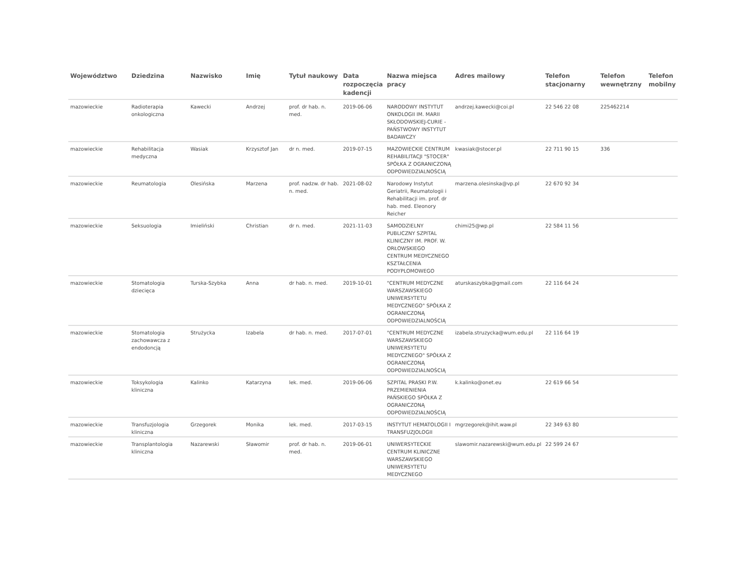| Województwo | Dziedzina | Nazwisko | Imię | Tytuł naukowy | Data rozpoczęcia kadencji | Nazwa miejsca pracy | Adres mailowy | Telefon stacjonarny | Telefon wewnętrzny | Telefon mobilny |
| --- | --- | --- | --- | --- | --- | --- | --- | --- | --- | --- |
| mazowieckie | Radioterapia onkologiczna | Kawecki | Andrzej | prof. dr hab. n. med. | 2019-06-06 | NARODOWY INSTYTUT ONKOLOGII IM. MARII SKŁODOWSKIEJ-CURIE - PAŃSTWOWY INSTYTUT BADAWCZY | andrzej.kawecki@coi.pl | 22 546 22 08 | 225462214 | |
| mazowieckie | Rehabilitacja medyczna | Wasiak | Krzysztof Jan | dr n. med. | 2019-07-15 | MAZOWIECKIE CENTRUM REHABILITACJI "STOCER" SPÓŁKA Z OGRANICZONĄ ODPOWIEDZIALNOŚCIĄ | kwasiak@stocer.pl | 22 711 90 15 | 336 | |
| mazowieckie | Reumatologia | Olesińska | Marzena | prof. nadzw. dr hab. n. med. | 2021-08-02 | Narodowy Instytut Geriatrii, Reumatologii i Rehabilitacji im. prof. dr hab. med. Eleonory Reicher | marzena.olesinska@vp.pl | 22 670 92 34 | | |
| mazowieckie | Seksuologia | Imieliński | Christian | dr n. med. | 2021-11-03 | SAMODZIELNY PUBLICZNY SZPITAL KLINICZNY IM. PROF. W. ORŁOWSKIEGO CENTRUM MEDYCZNEGO KSZTAŁCENIA PODYPLOMOWEGO | chimi25@wp.pl | 22 584 11 56 | | |
| mazowieckie | Stomatologia dziecięca | Turska-Szybka | Anna | dr hab. n. med. | 2019-10-01 | "CENTRUM MEDYCZNE WARSZAWSKIEGO UNIWERSYTETU MEDYCZNEGO" SPÓŁKA Z OGRANICZONĄ ODPOWIEDZIALNOŚCIĄ | aturskaszybka@gmail.com | 22 116 64 24 | | |
| mazowieckie | Stomatologia zachowawcza z endodoncją | Strużycka | Izabela | dr hab. n. med. | 2017-07-01 | "CENTRUM MEDYCZNE WARSZAWSKIEGO UNIWERSYTETU MEDYCZNEGO" SPÓŁKA Z OGRANICZONĄ ODPOWIEDZIALNOŚCIĄ | izabela.struzycka@wum.edu.pl | 22 116 64 19 | | |
| mazowieckie | Toksykologia kliniczna | Kalinko | Katarzyna | lek. med. | 2019-06-06 | SZPITAL PRASKI P.W. PRZEMIENIENIA PAŃSKIEGO SPÓŁKA Z OGRANICZONĄ ODPOWIEDZIALNOŚCIĄ | k.kalinko@onet.eu | 22 619 66 54 | | |
| mazowieckie | Transfuzjologia kliniczna | Grzegorek | Monika | lek. med. | 2017-03-15 | INSTYTUT HEMATOLOGII I TRANSFUZJOLOGII | mgrzegorek@ihit.waw.pl | 22 349 63 80 | | |
| mazowieckie | Transplantologia kliniczna | Nazarewski | Sławomir | prof. dr hab. n. med. | 2019-06-01 | UNIWERSYTECKIE CENTRUM KLINICZNE WARSZAWSKIEGO UNIWERSYTETU MEDYCZNEGO | slawomir.nazarewski@wum.edu.pl | 22 599 24 67 | | |